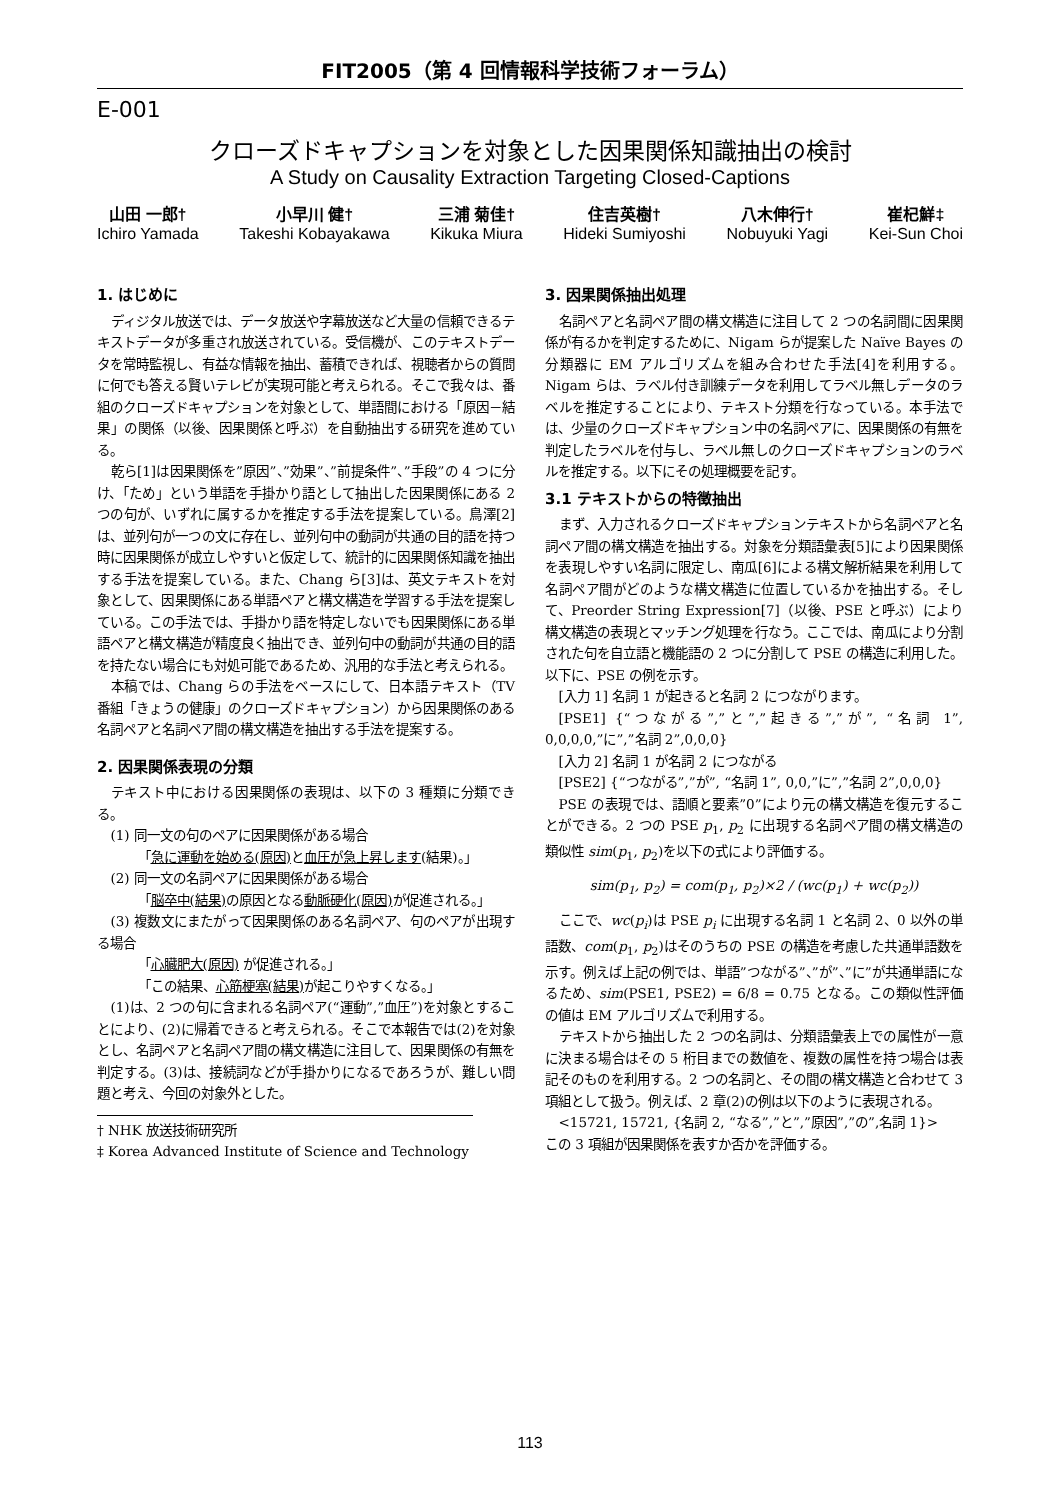FIT2005（第 4 回情報科学技術フォーラム）
E-001
クローズドキャプションを対象とした因果関係知識抽出の検討
A Study on Causality Extraction Targeting Closed-Captions
山田 一郎†
Ichiro Yamada
小早川 健†
Takeshi Kobayakawa
三浦 菊佳†
Kikuka Miura
住吉英樹†
Hideki Sumiyoshi
八木伸行†
Nobuyuki Yagi
崔杞鮮‡
Kei-Sun Choi
1. はじめに
ディジタル放送では、データ放送や字幕放送など大量の信頼できるテキストデータが多重され放送されている。受信機が、このテキストデータを常時監視し、有益な情報を抽出、蓄積できれば、視聴者からの質問に何でも答える賢いテレビが実現可能と考えられる。そこで我々は、番組のクローズドキャプションを対象として、単語間における「原因－結果」の関係（以後、因果関係と呼ぶ）を自動抽出する研究を進めている。
乾ら[1]は因果関係を”原因”、”効果”、”前提条件”、”手段”の 4 つに分け、「ため」という単語を手掛かり語として抽出した因果関係にある 2 つの句が、いずれに属するかを推定する手法を提案している。鳥澤[2]は、並列句が一つの文に存在し、並列句中の動詞が共通の目的語を持つ時に因果関係が成立しやすいと仮定して、統計的に因果関係知識を抽出する手法を提案している。また、Chang ら[3]は、英文テキストを対象として、因果関係にある単語ペアと構文構造を学習する手法を提案している。この手法では、手掛かり語を特定しないでも因果関係にある単語ペアと構文構造が精度良く抽出でき、並列句中の動詞が共通の目的語を持たない場合にも対処可能であるため、汎用的な手法と考えられる。
本稿では、Chang らの手法をベースにして、日本語テキスト（TV 番組「きょうの健康」のクローズドキャプション）から因果関係のある名詞ペアと名詞ペア間の構文構造を抽出する手法を提案する。
2. 因果関係表現の分類
テキスト中における因果関係の表現は、以下の 3 種類に分類できる。
(1) 同一文の句のペアに因果関係がある場合
「急に運動を始める(原因) と血圧が急上昇します(結果)。」
(2) 同一文の名詞ペアに因果関係がある場合
「脳卒中(結果) の原因となる動脈硬化(原因) が促進される。」
(3) 複数文にまたがって因果関係のある名詞ペア、句のペアが出現する場合
「心臓肥大(原因) が促進される。」
「この結果、心筋梗塞(結果) が起こりやすくなる。」
(1)は、2 つの句に含まれる名詞ペア(“運動”,”血圧”)を対象とすることにより、(2)に帰着できると考えられる。そこで本報告では(2)を対象とし、名詞ペアと名詞ペア間の構文構造に注目して、因果関係の有無を判定する。(3)は、接続詞などが手掛かりになるであろうが、難しい問題と考え、今回の対象外とした。
† NHK 放送技術研究所
‡ Korea Advanced Institute of Science and Technology
3. 因果関係抽出処理
名詞ペアと名詞ペア間の構文構造に注目して 2 つの名詞間に因果関係が有るかを判定するために、Nigam らが提案した Naïve Bayes の分類器に EM アルゴリズムを組み合わせた手法[4]を利用する。Nigam らは、ラベル付き訓練データを利用してラベル無しデータのラベルを推定することにより、テキスト分類を行なっている。本手法では、少量のクローズドキャプション中の名詞ペアに、因果関係の有無を判定したラベルを付与し、ラベル無しのクローズドキャプションのラベルを推定する。以下にその処理概要を記す。
3.1 テキストからの特徴抽出
まず、入力されるクローズドキャプションテキストから名詞ペアと名詞ペア間の構文構造を抽出する。対象を分類語彙表[5]により因果関係を表現しやすい名詞に限定し、南瓜[6]による構文解析結果を利用して名詞ペア間がどのような構文構造に位置しているかを抽出する。そして、Preorder String Expression[7]（以後、PSE と呼ぶ）により構文構造の表現とマッチング処理を行なう。ここでは、南瓜により分割された句を自立語と機能語の 2 つに分割して PSE の構造に利用した。以下に、PSE の例を示す。
[入力 1] 名詞 1 が起きると名詞 2 につながります。
[PSE1] {“つながる”,”と”,”起きる”,”が”, “名詞 1”, 0,0,0,0,”に”,”名詞 2”,0,0,0}
[入力 2] 名詞 1 が名詞 2 につながる
[PSE2] {“つながる”,”が”, “名詞 1”, 0,0,”に”,”名詞 2”,0,0,0}
PSE の表現では、語順と要素”0”により元の構文構造を復元することができる。2 つの PSE p<sub>1</sub>, p<sub>2</sub> に出現する名詞ペア間の構文構造の類似性 sim(p<sub>1</sub>, p<sub>2</sub>)を以下の式により評価する。
sim(p<sub>1</sub>, p<sub>2</sub>) = com(p<sub>1</sub>, p<sub>2</sub>)×2 / (wc(p<sub>1</sub>) + wc(p<sub>2</sub>))
ここで、wc(p<sub>i</sub>)は PSE p<sub>i</sub> に出現する名詞 1 と名詞 2、0 以外の単語数、com(p<sub>1</sub>, p<sub>2</sub>)はそのうちの PSE の構造を考慮した共通単語数を示す。例えば上記の例では、単語”つながる”、”が”、”に”が共通単語になるため、sim(PSE1, PSE2) = 6/8 = 0.75 となる。この類似性評価の値は EM アルゴリズムで利用する。
テキストから抽出した 2 つの名詞は、分類語彙表上での属性が一意に決まる場合はその 5 桁目までの数値を、複数の属性を持つ場合は表記そのものを利用する。2 つの名詞と、その間の構文構造と合わせて 3 項組として扱う。例えば、2 章(2)の例は以下のように表現される。
<15721, 15721, {名詞 2, “なる”,”と”,”原因”,”の”,名詞 1}>
この 3 項組が因果関係を表すか否かを評価する。
113